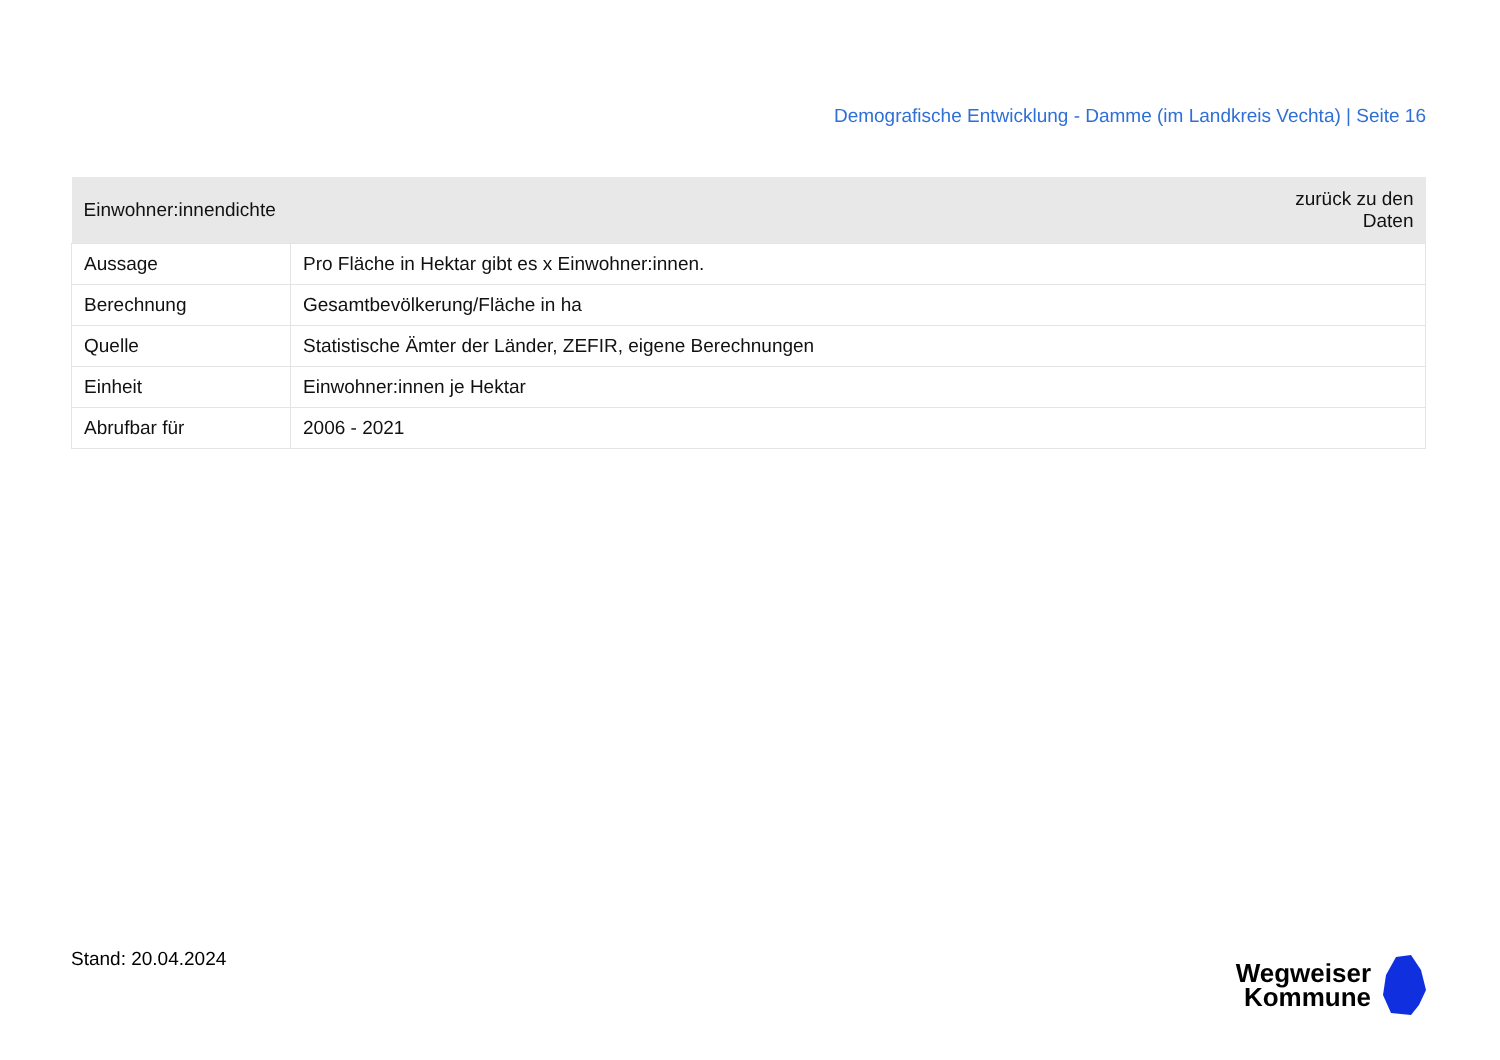Demografische Entwicklung - Damme (im Landkreis Vechta) | Seite 16
| Einwohner:innendichte | zurück zu den Daten |
| --- | --- |
| Aussage | Pro Fläche in Hektar gibt es x Einwohner:innen. |
| Berechnung | Gesamtbevölkerung/Fläche in ha |
| Quelle | Statistische Ämter der Länder, ZEFIR, eigene Berechnungen |
| Einheit | Einwohner:innen je Hektar |
| Abrufbar für | 2006 - 2021 |
Stand: 20.04.2024
Wegweiser
Kommune